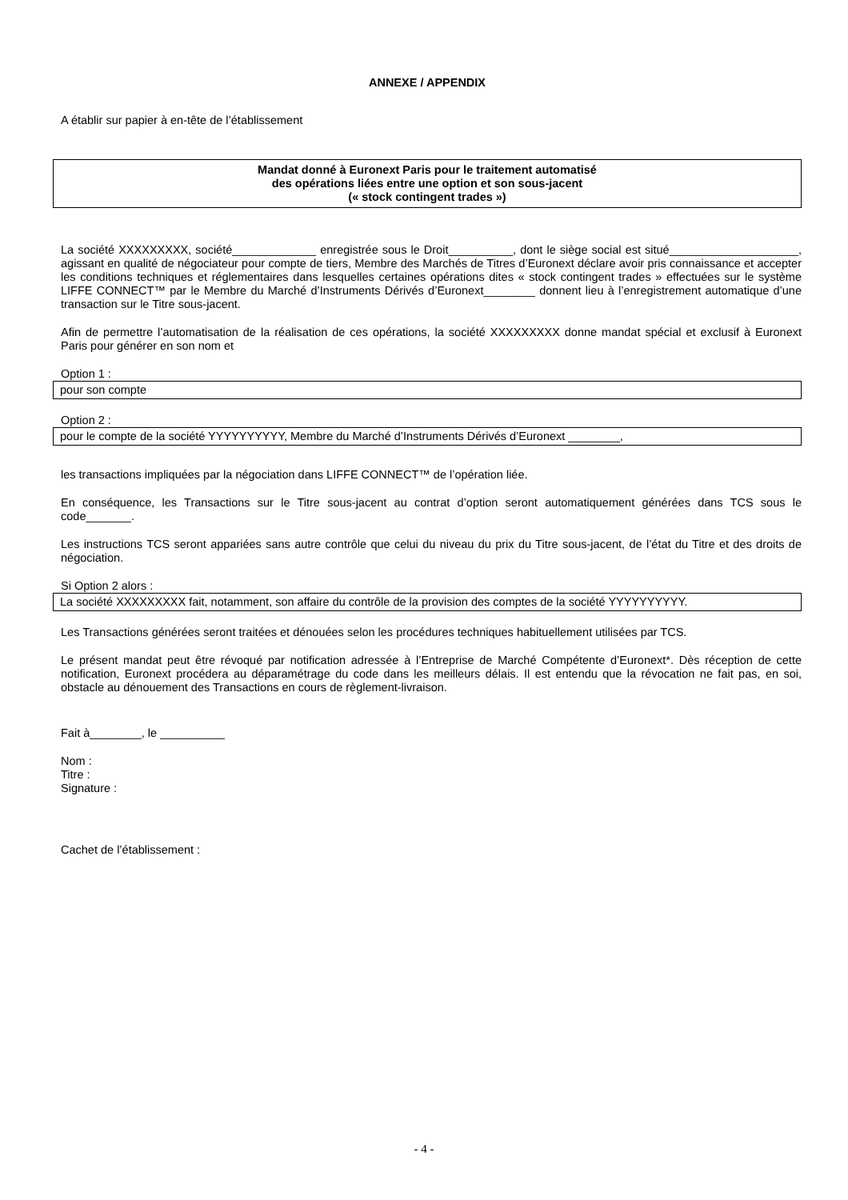ANNEXE / APPENDIX
A établir sur papier à en-tête de l’établissement
Mandat donné à Euronext Paris pour le traitement automatisé
des opérations liées entre une option et son sous-jacent
(« stock contingent trades »)
La société XXXXXXXXX, société_____________ enregistrée sous le Droit__________, dont le siège social est situé____________________, agissant en qualité de négociateur pour compte de tiers, Membre des Marchés de Titres d’Euronext déclare avoir pris connaissance et accepter les conditions techniques et réglementaires dans lesquelles certaines opérations dites « stock contingent trades » effectuées sur le système LIFFE CONNECT™ par le Membre du Marché d’Instruments Dérivés d’Euronext________ donnent lieu à l’enregistrement automatique d’une transaction sur le Titre sous-jacent.
Afin de permettre l’automatisation de la réalisation de ces opérations, la société XXXXXXXXX donne mandat spécial et exclusif à Euronext Paris pour générer en son nom et
Option 1 :
pour son compte
Option 2 :
pour le compte de la société YYYYYYYYYY, Membre du Marché d’Instruments Dérivés d’Euronext ________,
les transactions impliquées par la négociation dans LIFFE CONNECT™ de l’opération liée.
En conséquence, les Transactions sur le Titre sous-jacent au contrat d’option seront automatiquement générées dans TCS sous le code_______.
Les instructions TCS seront appariées sans autre contrôle que celui du niveau du prix du Titre sous-jacent, de l’état du Titre et des droits de négociation.
Si Option 2 alors :
La société XXXXXXXXX fait, notamment, son affaire du contrôle de la provision des comptes de la société YYYYYYYYYY.
Les Transactions générées seront traitées et dénouées selon les procédures techniques habituellement utilisées par TCS.
Le présent mandat peut être révoqué par notification adressée à l’Entreprise de Marché Compétente d’Euronext*. Dès réception de cette notification, Euronext procédera au déparamétrage du code dans les meilleurs délais. Il est entendu que la révocation ne fait pas, en soi, obstacle au dénouement des Transactions en cours de règlement-livraison.
Fait à________, le __________
Nom :
Titre :
Signature :
Cachet de l’établissement :
- 4 -